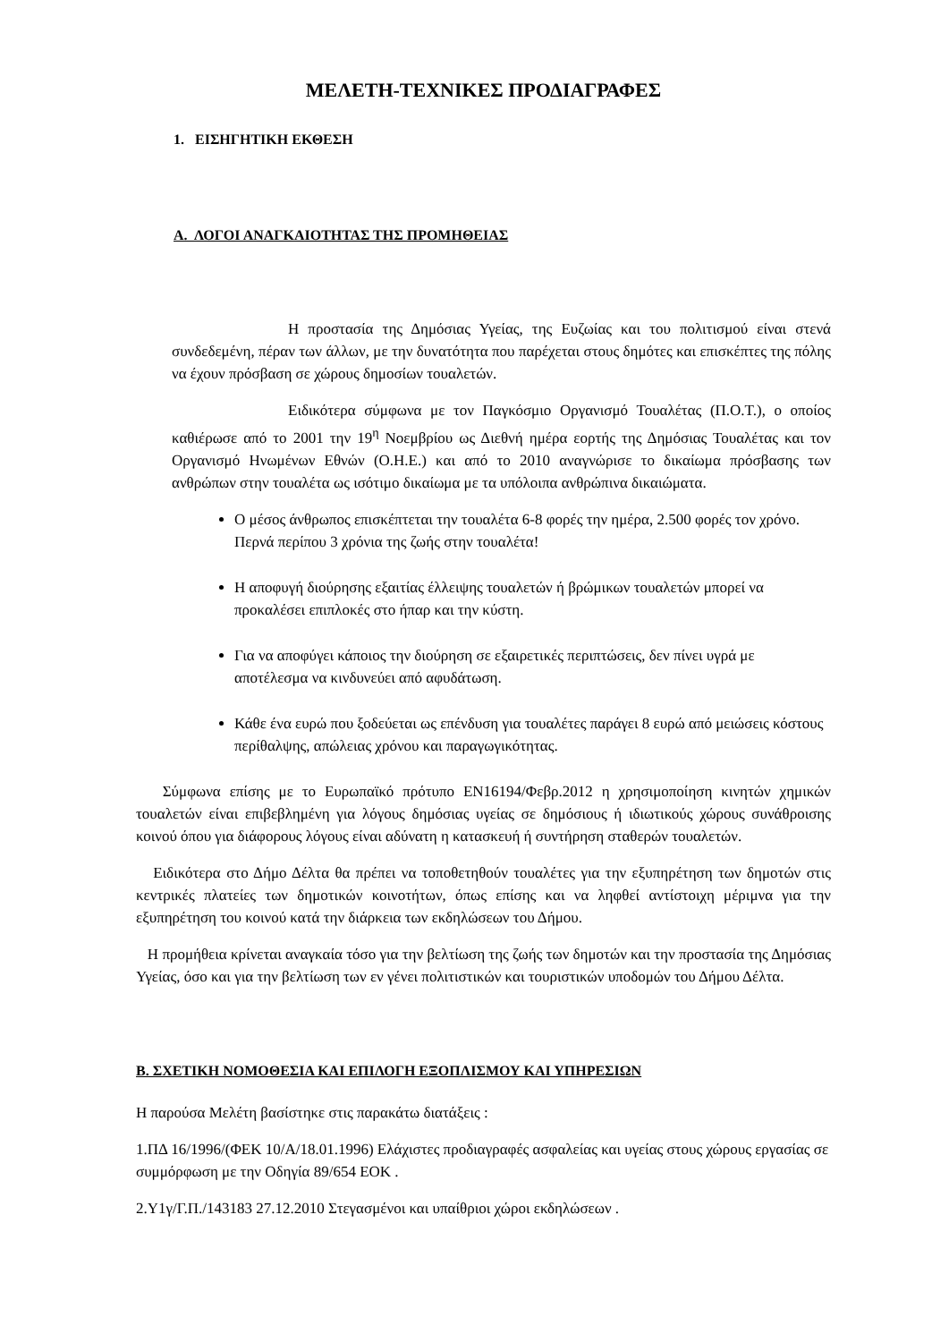ΜΕΛΕΤΗ-ΤΕΧΝΙΚΕΣ ΠΡΟΔΙΑΓΡΑΦΕΣ
1. ΕΙΣΗΓΗΤΙΚΗ ΕΚΘΕΣΗ
Α. ΛΟΓΟΙ ΑΝΑΓΚΑΙΟΤΗΤΑΣ ΤΗΣ ΠΡΟΜΗΘΕΙΑΣ
Η προστασία της Δημόσιας Υγείας, της Ευζωίας και του πολιτισμού είναι στενά συνδεδεμένη, πέραν των άλλων, με την δυνατότητα που παρέχεται στους δημότες και επισκέπτες της πόλης να έχουν πρόσβαση σε χώρους δημοσίων τουαλετών.
Ειδικότερα σύμφωνα με τον Παγκόσμιο Οργανισμό Τουαλέτας (Π.Ο.Τ.), ο οποίος καθιέρωσε από το 2001 την 19<sup>η</sup> Νοεμβρίου ως Διεθνή ημέρα εορτής της Δημόσιας Τουαλέτας και τον Οργανισμό Ηνωμένων Εθνών (Ο.Η.Ε.) και από το 2010 αναγνώρισε το δικαίωμα πρόσβασης των ανθρώπων στην τουαλέτα ως ισότιμο δικαίωμα με τα υπόλοιπα ανθρώπινα δικαιώματα.
Ο μέσος άνθρωπος επισκέπτεται την τουαλέτα 6-8 φορές την ημέρα, 2.500 φορές τον χρόνο. Περνά περίπου 3 χρόνια της ζωής στην τουαλέτα!
Η αποφυγή διούρησης εξαιτίας έλλειψης τουαλετών ή βρώμικων τουαλετών μπορεί να προκαλέσει επιπλοκές στο ήπαρ και την κύστη.
Για να αποφύγει κάποιος την διούρηση σε εξαιρετικές περιπτώσεις, δεν πίνει υγρά με αποτέλεσμα να κινδυνεύει από αφυδάτωση.
Κάθε ένα ευρώ που ξοδεύεται ως επένδυση για τουαλέτες παράγει 8 ευρώ από μειώσεις κόστους περίθαλψης, απώλειας χρόνου και παραγωγικότητας.
Σύμφωνα επίσης με το Ευρωπαϊκό πρότυπο ΕΝ16194/Φεβρ.2012 η χρησιμοποίηση κινητών χημικών τουαλετών είναι επιβεβλημένη για λόγους δημόσιας υγείας σε δημόσιους ή ιδιωτικούς χώρους συνάθροισης κοινού όπου για διάφορους λόγους είναι αδύνατη η κατασκευή ή συντήρηση σταθερών τουαλετών.
Ειδικότερα στο Δήμο Δέλτα θα πρέπει να τοποθετηθούν τουαλέτες για την εξυπηρέτηση των δημοτών στις κεντρικές πλατείες των δημοτικών κοινοτήτων, όπως επίσης και να ληφθεί αντίστοιχη μέριμνα για την εξυπηρέτηση του κοινού κατά την διάρκεια των εκδηλώσεων του Δήμου.
Η προμήθεια κρίνεται αναγκαία τόσο για την βελτίωση της ζωής των δημοτών και την προστασία της Δημόσιας Υγείας, όσο και για την βελτίωση των εν γένει πολιτιστικών και τουριστικών υποδομών του Δήμου Δέλτα.
Β. ΣΧΕΤΙΚΗ ΝΟΜΟΘΕΣΙΑ ΚΑΙ ΕΠΙΛΟΓΗ ΕΞΟΠΛΙΣΜΟΥ ΚΑΙ ΥΠΗΡΕΣΙΩΝ
Η παρούσα Μελέτη βασίστηκε στις παρακάτω διατάξεις :
1.ΠΔ 16/1996/(ΦΕΚ 10/Α/18.01.1996) Ελάχιστες προδιαγραφές ασφαλείας και υγείας στους χώρους εργασίας σε συμμόρφωση με την Οδηγία 89/654 ΕΟΚ .
2.Υ1γ/Γ.Π./143183 27.12.2010 Στεγασμένοι και υπαίθριοι χώροι εκδηλώσεων .